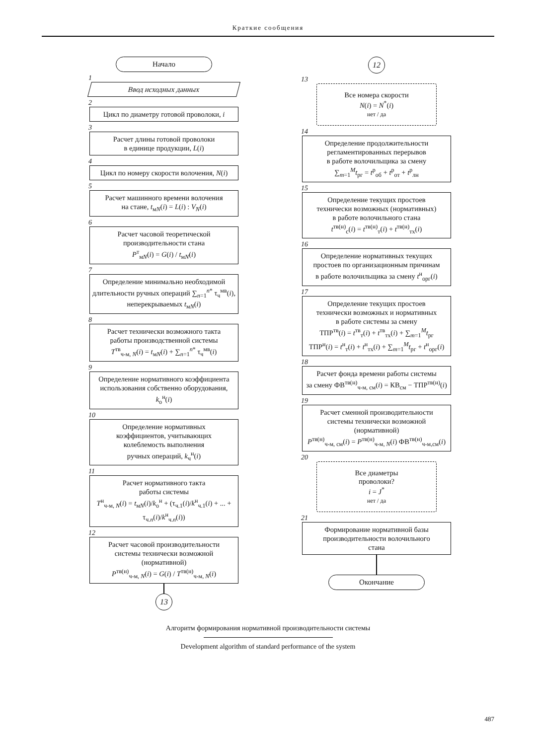Краткие сообщения
Начало
1
Ввод исходных данных
2
Цикл по диаметру готовой проволоки, i
3
Расчет длины готовой проволоки
в единице продукции, L(i)
4
Цикл по номеру скорости волочения, N(i)
5
Расчет машинного времени волочения
на стане, t<sub>мN</sub>(i) = L(i) : V<sub>N</sub>(i)
6
Расчет часовой теоретической
производительности стана
P<sup>т</sup><sub>мN</sub>(i) = G(i) / t<sub>мN</sub>(i)
7
Определение минимально необходимой
длительности ручных операций ∑<sub>n=1</sub><sup>n*</sup> τ<sub>ч</sub><sup>мв</sup>(i),
неперекрываемых t<sub>мN</sub>(i)
8
Расчет технически возможного такта
работы производственной системы
T<sup>тв</sup><sub>ч-м, N</sub>(i) = t<sub>мN</sub>(i) + ∑<sub>n=1</sub><sup>n*</sup> τ<sub>ч</sub><sup>мв</sup>(i)
9
Определение нормативного коэффициента
использования собственно оборудования,
k<sub>о</sub><sup>н</sup>(i)
10
Определение нормативных
коэффициентов, учитывающих
колеблемость выполнения
ручных операций, k<sub>ч</sub><sup>н</sup>(i)
11
Расчет нормативного такта
работы системы
T<sup>н</sup><sub>ч-м, N</sub>(i) = t<sub>мN</sub>(i)/k<sub>о</sub><sup>н</sup> + (τ<sub>ч.1</sub>(i)/k<sup>н</sup><sub>ч.1</sub>(i) + ... + τ<sub>ч.n</sub>(i)/k<sup>н</sup><sub>ч.n</sub>(i))
12
Расчет часовой производительности
системы технически возможной
(нормативной)
P<sup>тв(н)</sup><sub>ч-м, N</sub>(i) = G(i) / T<sup>тв(н)</sup><sub>ч-м, N</sub>(i)
13
12
13
Все номера скорости
N(i) = N<sup>*</sup>(i)
нет / да
14
Определение продолжительности
регламентированных перерывов
в работе волочильщика за смену
∑<sub>m=1</sub><sup>M</sup>t<sub>рг</sub> = t<sup>р</sup><sub>об</sub> + t<sup>р</sup><sub>от</sub> + t<sup>р</sup><sub>лн</sub>
15
Определение текущих простоев
технически возможных (нормативных)
в работе волочильного стана
t<sup>тв(н)</sup><sub>с</sub>(i) = t<sup>тв(н)</sup><sub>т</sub>(i) + t<sup>тв(н)</sup><sub>тх</sub>(i)
16
Определение нормативных текущих
простоев по организационным причинам
в работе волочильщика за смену t<sup>н</sup><sub>орг</sub>(i)
17
Определение текущих простоев
технически возможных и нормативных
в работе системы за смену
ТПР<sup>тв</sup>(i) = t<sup>тв</sup><sub>т</sub>(i) + t<sup>тв</sup><sub>тх</sub>(i) + ∑<sub>m=1</sub><sup>M</sup>t<sub>рг</sub>
ТПР<sup>н</sup>(i) = t<sup>н</sup><sub>т</sub>(i) + t<sup>н</sup><sub>тх</sub>(i) + ∑<sub>m=1</sub><sup>M</sup>t<sub>рг</sub> + t<sup>н</sup><sub>орг</sub>(i)
18
Расчет фонда времени работы системы
за смену ФВ<sup>тв(н)</sup><sub>ч-м, см</sub>(i) = КВ<sub>см</sub> − ТПР<sup>тв(н)</sup>(i)
19
Расчет сменной производительности
системы технически возможной
(нормативной)
P<sup>тв(н)</sup><sub>ч-м, см</sub>(i) = P<sup>тв(н)</sup><sub>ч-м, N</sub>(i) ФВ<sup>тв(н)</sup><sub>ч-м,см</sub>(i)
20
Все диаметры
проволоки?
i = J<sup>*</sup>
нет / да
21
Формирование нормативной базы
производительности волочильного
стана
Окончание
Алгоритм формирования нормативной производительности системы
Development algorithm of standard performance of the system
487